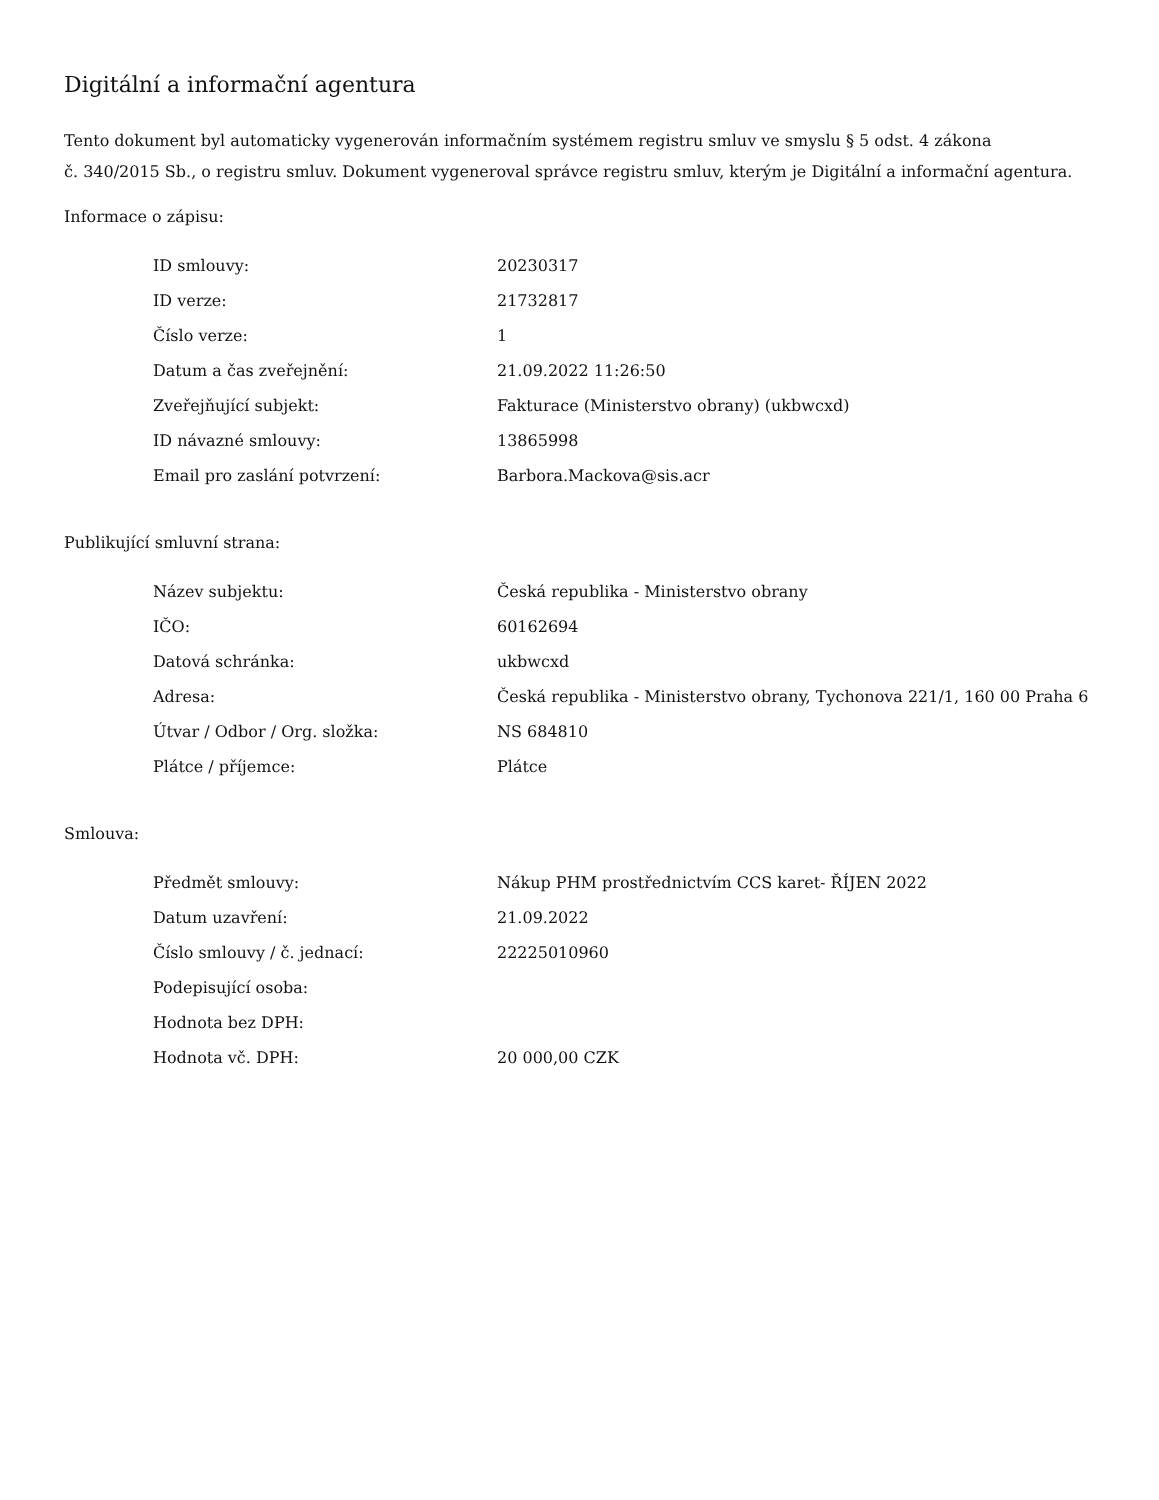Digitální a informační agentura
Tento dokument byl automaticky vygenerován informačním systémem registru smluv ve smyslu § 5 odst. 4 zákona
č. 340/2015 Sb., o registru smluv. Dokument vygeneroval správce registru smluv, kterým je Digitální a informační agentura.
Informace o zápisu:
| ID smlouvy: | 20230317 |
| ID verze: | 21732817 |
| Číslo verze: | 1 |
| Datum a čas zveřejnění: | 21.09.2022 11:26:50 |
| Zveřejňující subjekt: | Fakturace (Ministerstvo obrany) (ukbwcxd) |
| ID návazné smlouvy: | 13865998 |
| Email pro zaslání potvrzení: | Barbora.Mackova@sis.acr |
Publikující smluvní strana:
| Název subjektu: | Česká republika - Ministerstvo obrany |
| IČO: | 60162694 |
| Datová schránka: | ukbwcxd |
| Adresa: | Česká republika - Ministerstvo obrany, Tychonova 221/1, 160 00 Praha 6 |
| Útvar / Odbor / Org. složka: | NS 684810 |
| Plátce / příjemce: | Plátce |
Smlouva:
| Předmět smlouvy: | Nákup PHM prostřednictvím CCS karet- ŘÍJEN 2022 |
| Datum uzavření: | 21.09.2022 |
| Číslo smlouvy / č. jednací: | 22225010960 |
| Podepisující osoba: | |
| Hodnota bez DPH: | |
| Hodnota vč. DPH: | 20 000,00 CZK |